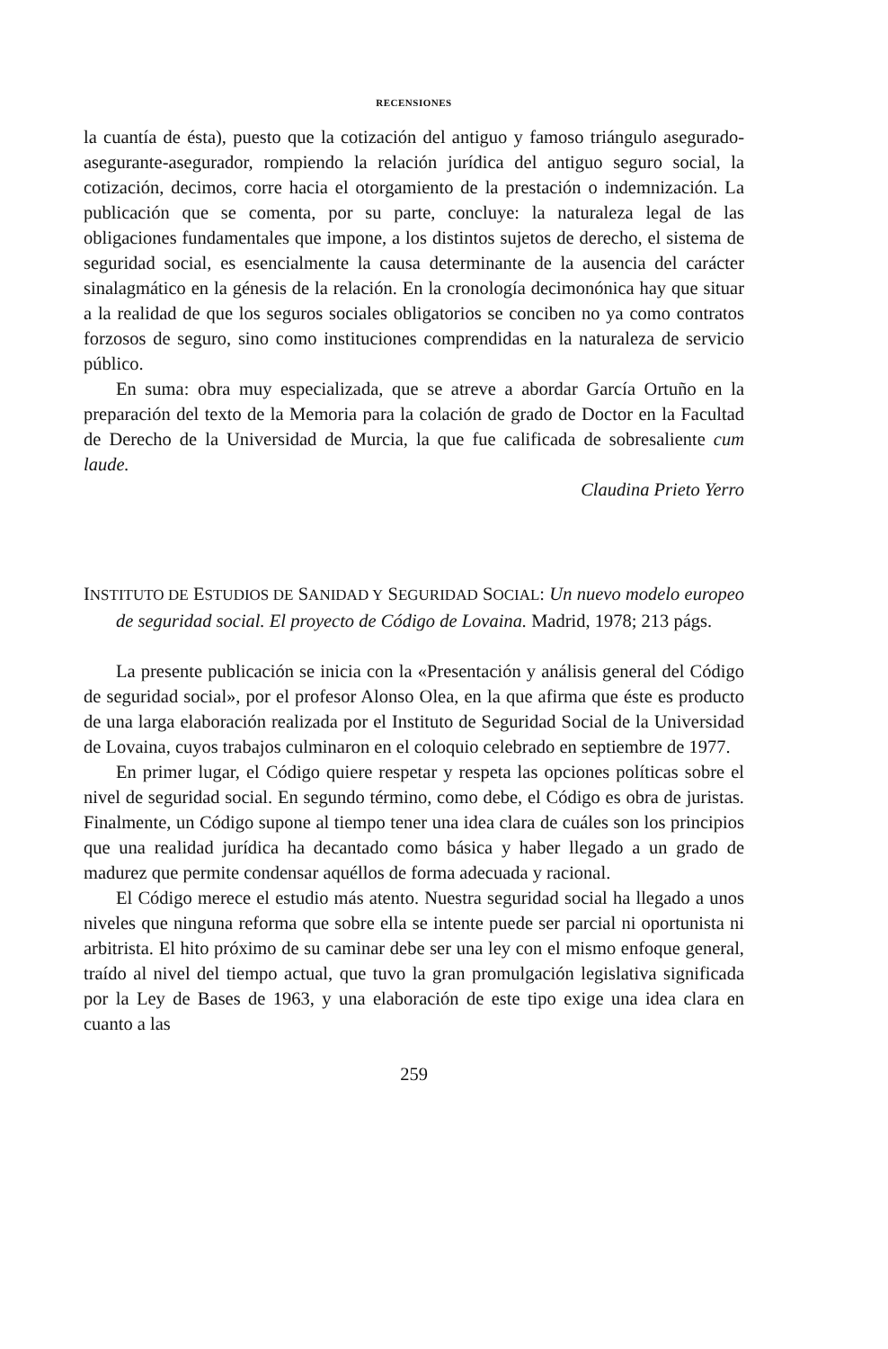RECENSIONES
la cuantía de ésta), puesto que la cotización del antiguo y famoso triángulo asegurado-asegurante-asegurador, rompiendo la relación jurídica del antiguo seguro social, la cotización, decimos, corre hacia el otorgamiento de la prestación o indemnización. La publicación que se comenta, por su parte, concluye: la naturaleza legal de las obligaciones fundamentales que impone, a los distintos sujetos de derecho, el sistema de seguridad social, es esencialmente la causa determinante de la ausencia del carácter sinalagmático en la génesis de la relación. En la cronología decimonónica hay que situar a la realidad de que los seguros sociales obligatorios se conciben no ya como contratos forzosos de seguro, sino como instituciones comprendidas en la naturaleza de servicio público.
En suma: obra muy especializada, que se atreve a abordar García Ortuño en la preparación del texto de la Memoria para la colación de grado de Doctor en la Facultad de Derecho de la Universidad de Murcia, la que fue calificada de sobresaliente cum laude.
Claudina Prieto Yerro
INSTITUTO DE ESTUDIOS DE SANIDAD Y SEGURIDAD SOCIAL: Un nuevo modelo europeo de seguridad social. El proyecto de Código de Lovaina. Madrid, 1978; 213 págs.
La presente publicación se inicia con la «Presentación y análisis general del Código de seguridad social», por el profesor Alonso Olea, en la que afirma que éste es producto de una larga elaboración realizada por el Instituto de Seguridad Social de la Universidad de Lovaina, cuyos trabajos culminaron en el coloquio celebrado en septiembre de 1977.
En primer lugar, el Código quiere respetar y respeta las opciones políticas sobre el nivel de seguridad social. En segundo término, como debe, el Código es obra de juristas. Finalmente, un Código supone al tiempo tener una idea clara de cuáles son los principios que una realidad jurídica ha decantado como básica y haber llegado a un grado de madurez que permite condensar aquéllos de forma adecuada y racional.
El Código merece el estudio más atento. Nuestra seguridad social ha llegado a unos niveles que ninguna reforma que sobre ella se intente puede ser parcial ni oportunista ni arbitrista. El hito próximo de su caminar debe ser una ley con el mismo enfoque general, traído al nivel del tiempo actual, que tuvo la gran promulgación legislativa significada por la Ley de Bases de 1963, y una elaboración de este tipo exige una idea clara en cuanto a las
259